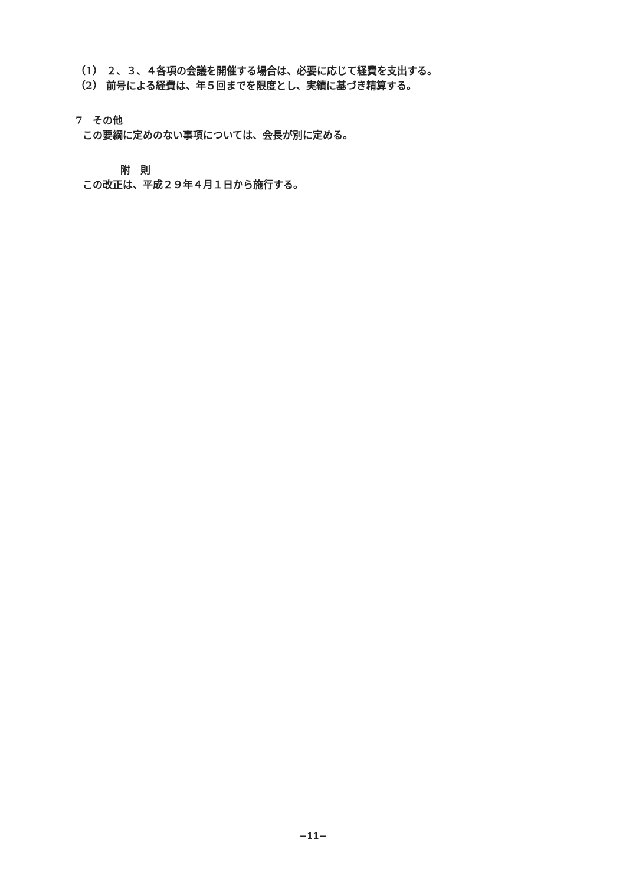（1） ２、３、４各項の会議を開催する場合は、必要に応じて経費を支出する。
（2） 前号による経費は、年５回までを限度とし、実績に基づき精算する。
7　その他
この要綱に定めのない事項については、会長が別に定める。
附　則
この改正は、平成２９年４月１日から施行する。
−11−